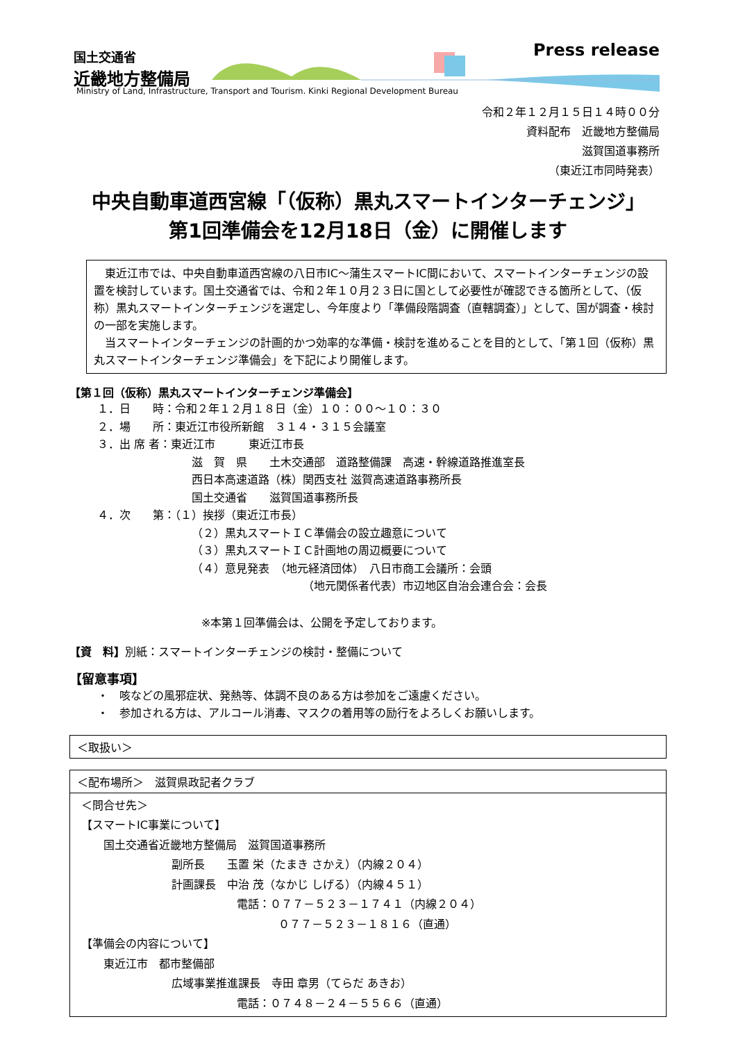国土交通省
近畿地方整備局
Press release
Ministry of Land, Infrastructure, Transport and Tourism. Kinki Regional Development Bureau
令和２年１２月１５日１４時００分
資料配布　近畿地方整備局
滋賀国道事務所
（東近江市同時発表）
中央自動車道西宮線「（仮称）黒丸スマートインターチェンジ」
第1回準備会を12月18日（金）に開催します
　東近江市では、中央自動車道西宮線の八日市IC～蒲生スマートIC間において、スマートインターチェンジの設置を検討しています。国土交通省では、令和２年１０月２３日に国として必要性が確認できる箇所として、（仮称）黒丸スマートインターチェンジを選定し、今年度より「準備段階調査（直轄調査）」として、国が調査・検討の一部を実施します。
　当スマートインターチェンジの計画的かつ効率的な準備・検討を進めることを目的として、「第１回（仮称）黒丸スマートインターチェンジ準備会」を下記により開催します。
【第１回（仮称）黒丸スマートインターチェンジ準備会】
１．日　　時：令和２年１２月１８日（金）１０：００～１０：３０
２．場　　所：東近江市役所新館　３１４・３１５会議室
３．出 席 者：東近江市　　　東近江市長
滋　賀　県　　土木交通部　道路整備課　高速・幹線道路推進室長
西日本高速道路（株）関西支社 滋賀高速道路事務所長
国土交通省　　滋賀国道事務所長
４．次　　第：（１）挨拶（東近江市長）
（２）黒丸スマートＩＣ準備会の設立趣意について
（３）黒丸スマートＩＣ計画地の周辺概要について
（４）意見発表　（地元経済団体）　八日市商工会議所：会頭
（地元関係者代表）市辺地区自治会連合会：会長
※本第１回準備会は、公開を予定しております。
【資　料】別紙：スマートインターチェンジの検討・整備について
【留意事項】
・　咳などの風邪症状、発熱等、体調不良のある方は参加をご遠慮ください。
・　参加される方は、アルコール消毒、マスクの着用等の励行をよろしくお願いします。
＜取扱い＞
＜配布場所＞　滋賀県政記者クラブ
＜問合せ先＞
【スマートIC事業について】
　　国土交通省近畿地方整備局　滋賀国道事務所
副所長　　玉置 栄（たまき さかえ）（内線２０４）
計画課長　中治 茂（なかじ しげる）（内線４５１）
電話：０７７－５２３－１７４１（内線２０４）
０７７－５２３－１８１６（直通）
【準備会の内容について】
　　東近江市　都市整備部
広域事業推進課長　寺田 章男（てらだ あきお）
電話：０７４８－２４－５５６６（直通）